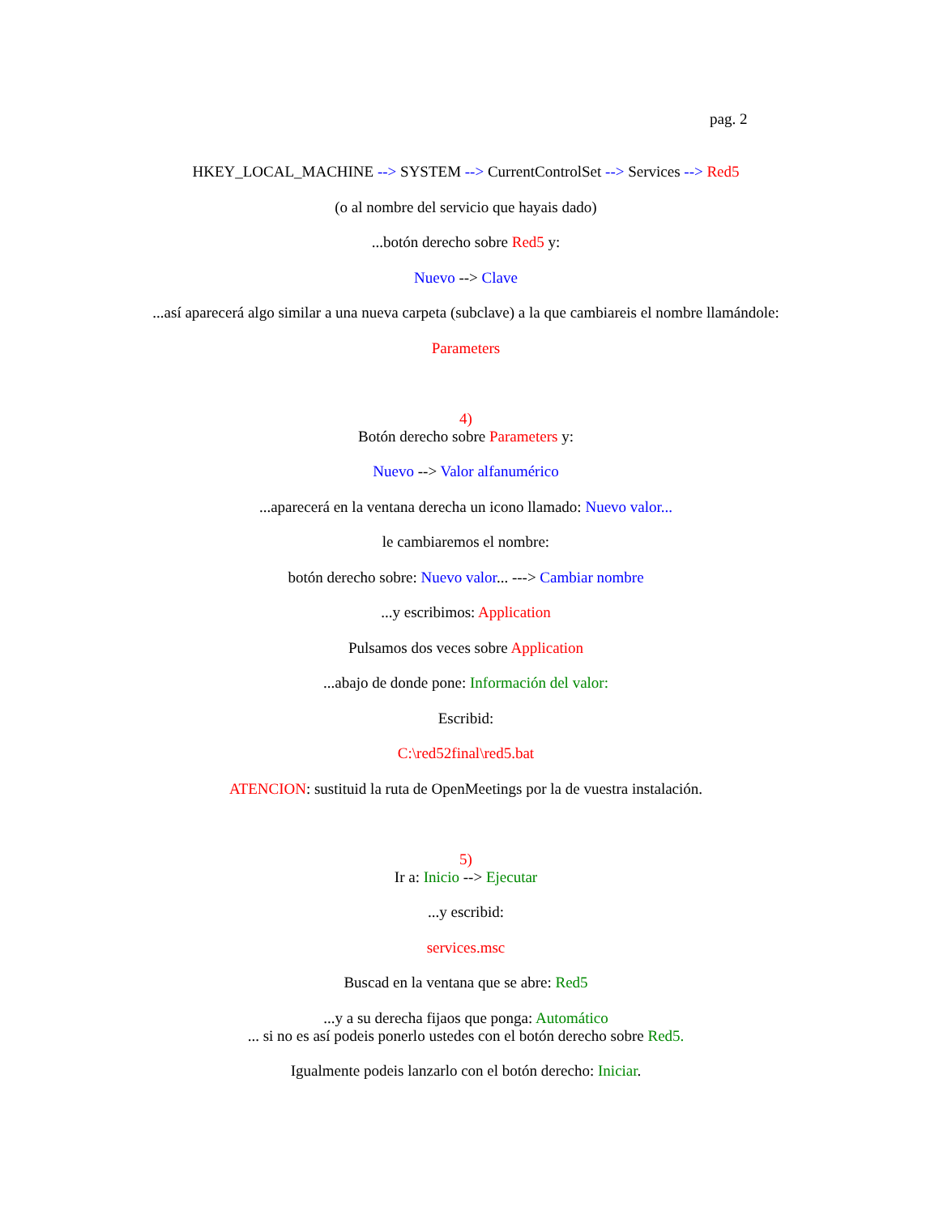pag. 2
HKEY_LOCAL_MACHINE --> SYSTEM --> CurrentControlSet --> Services --> Red5
(o al nombre del servicio que hayais dado)
...botón derecho sobre Red5 y:
Nuevo --> Clave
...así aparecerá algo similar a una nueva carpeta (subclave) a la que cambiareis el nombre llamándole:
Parameters
4)
Botón derecho sobre Parameters y:
Nuevo --> Valor alfanumérico
...aparecerá en la ventana derecha un icono llamado: Nuevo valor...
le cambiaremos el nombre:
botón derecho sobre: Nuevo valor... ---> Cambiar nombre
...y escribimos: Application
Pulsamos dos veces sobre Application
...abajo de donde pone: Información del valor:
Escribid:
C:\red52final\red5.bat
ATENCION: sustituid la ruta de OpenMeetings por la de vuestra instalación.
5)
Ir a: Inicio --> Ejecutar
...y escribid:
services.msc
Buscad en la ventana que se abre: Red5
...y a su derecha fijaos que ponga: Automático
... si no es así podeis ponerlo ustedes con el botón derecho sobre Red5.
Igualmente podeis lanzarlo con el botón derecho: Iniciar.